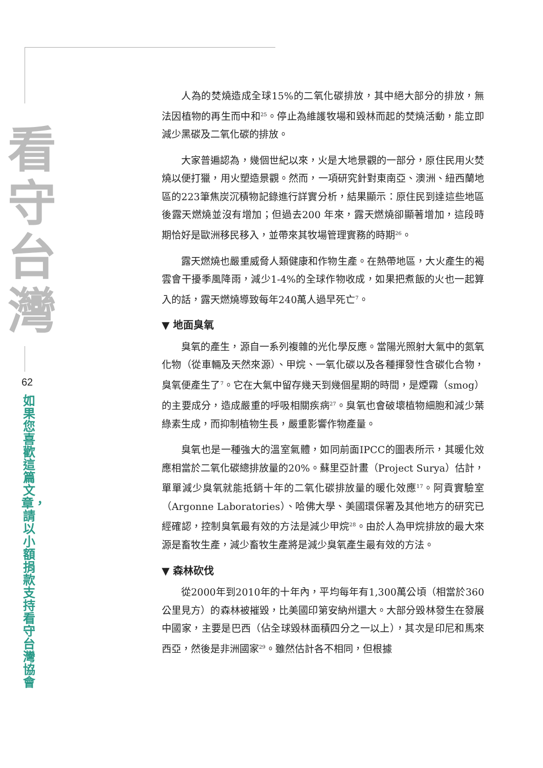看守台灣
62
如果您喜歡這篇文章，請以小額捐款支持看守台灣協會
人為的焚燒造成全球15%的二氧化碳排放，其中絕大部分的排放，無法因植物的再生而中和<sup>25</sup>。停止為維護牧場和毀林而起的焚燒活動，能立即減少黑碳及二氧化碳的排放。
大家普遍認為，幾個世紀以來，火是大地景觀的一部分，原住民用火焚燒以便打獵，用火塑造景觀。然而，一項研究針對東南亞、澳洲、紐西蘭地區的223筆焦炭沉積物記錄進行詳實分析，結果顯示：原住民到達這些地區後露天燃燒並沒有增加；但過去200 年來，露天燃燒卻顯著增加，這段時期恰好是歐洲移民移入，並帶來其牧場管理實務的時期<sup>26</sup>。
露天燃燒也嚴重威脅人類健康和作物生產。在熱帶地區，大火產生的褐雲會干擾季風降雨，減少1-4%的全球作物收成，如果把煮飯的火也一起算入的話，露天燃燒導致每年240萬人過早死亡<sup>7</sup>。
▼ 地面臭氧
臭氧的產生，源自一系列複雜的光化學反應。當陽光照射大氣中的氮氧化物（從車輛及天然來源）、甲烷、一氧化碳以及各種揮發性含碳化合物，臭氧便產生了<sup>7</sup>。它在大氣中留存幾天到幾個星期的時間，是煙霧（smog）的主要成分，造成嚴重的呼吸相關疾病<sup>27</sup>。臭氧也會破壞植物細胞和減少葉綠素生成，而抑制植物生長，嚴重影響作物產量。
臭氧也是一種強大的溫室氣體，如同前面IPCC的圖表所示，其暖化效應相當於二氧化碳總排放量的20%。蘇里亞計畫（Project Surya）估計，單單減少臭氧就能抵銷十年的二氧化碳排放量的暖化效應<sup>17</sup>。阿貢實驗室（Argonne Laboratories）、哈佛大學、美國環保署及其他地方的研究已經確認，控制臭氧最有效的方法是減少甲烷<sup>28</sup>。由於人為甲烷排放的最大來源是畜牧生產，減少畜牧生產將是減少臭氧產生最有效的方法。
▼ 森林砍伐
從2000年到2010年的十年內，平均每年有1,300萬公頃（相當於360公里見方）的森林被摧毀，比美國印第安納州還大。大部分毀林發生在發展中國家，主要是巴西（佔全球毀林面積四分之一以上），其次是印尼和馬來西亞，然後是非洲國家<sup>29</sup>。雖然估計各不相同，但根據